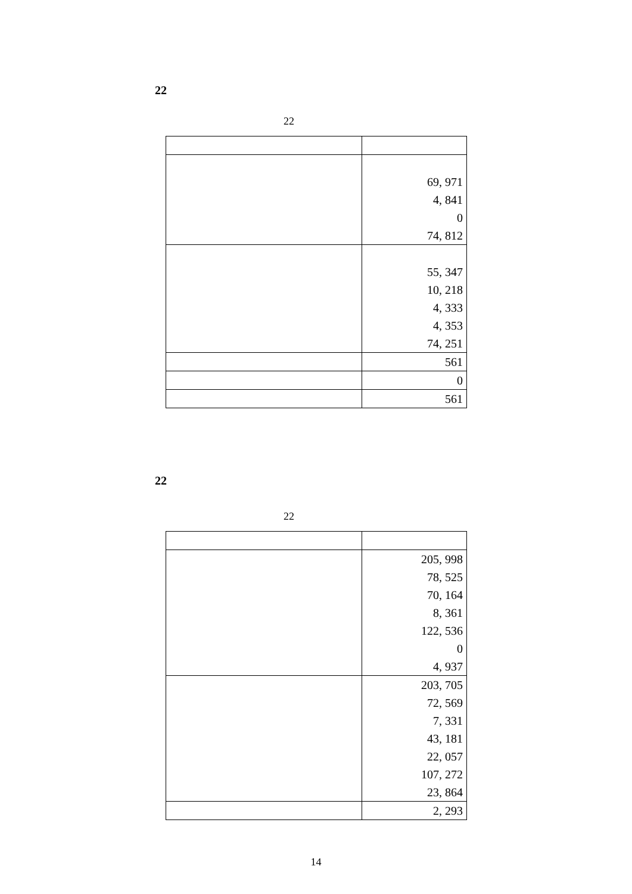22
22
| | 69, 971 4, 841 0 74, 812 |
| | 55, 347 10, 218 4, 333 4, 353 74, 251 |
| | 561 |
| | 0 |
| | 561 |
22
22
| | 205, 998 78, 525 70, 164 8, 361 122, 536 0 4, 937 |
| | 203, 705 72, 569 7, 331 43, 181 22, 057 107, 272 23, 864 |
| | 2, 293 |
14